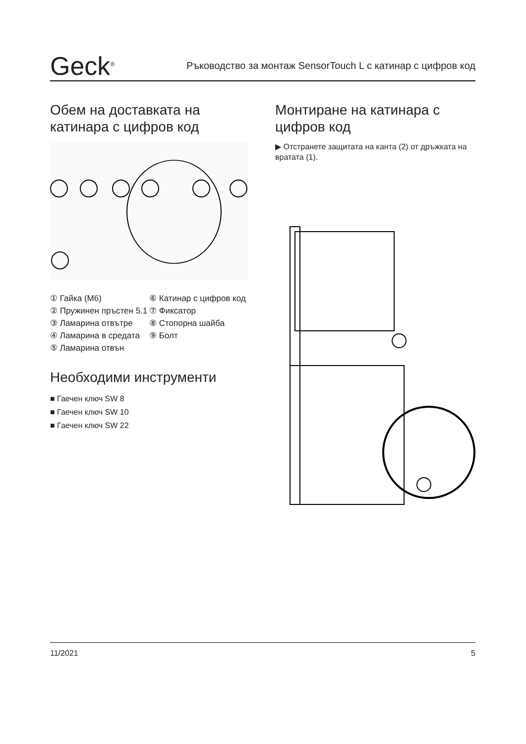Geck<sup>®</sup>
Ръководство за монтаж SensorTouch L с катинар с цифров код
Обем на доставката на катинара с цифров код
① Гайка (M6)
② Пружинен пръстен 5.1
③ Ламарина отвътре
④ Ламарина в средата
⑤ Ламарина отвън
⑥ Катинар с цифров код
⑦ Фиксатор
⑧ Стопорна шайба
⑨ Болт
Необходими инструменти
■ Гаечен ключ SW 8
■ Гаечен ключ SW 10
■ Гаечен ключ SW 22
Монтиране на катинара с цифров код
▶ Отстранете защитата на канта (2) от дръжката на вратата (1).
11/2021 5